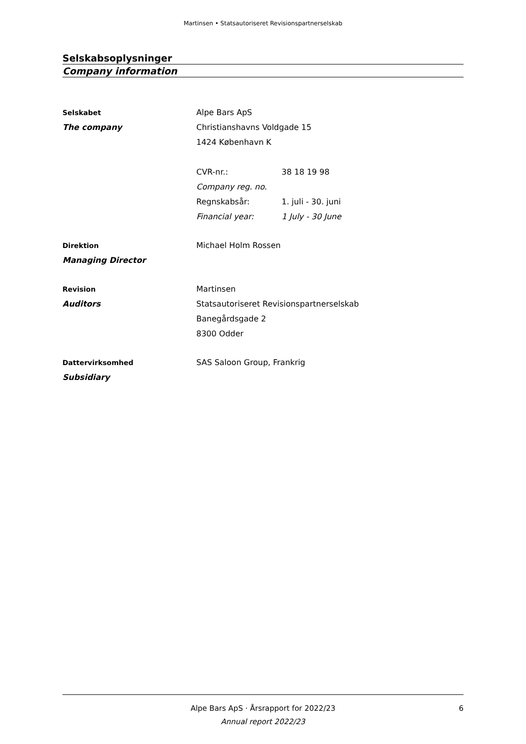Martinsen • Statsautoriseret Revisionspartnerselskab
Selskabsoplysninger
Company information
Selskabet
The company
Alpe Bars ApS
Christianshavns Voldgade 15
1424 København K
CVR-nr.: 38 18 19 98 Company reg. no. Regnskabsår: 1. juli - 30. juni Financial year: 1 July - 30 June
Direktion
Managing Director
Michael Holm Rossen
Revision
Auditors
Martinsen
Statsautoriseret Revisionspartnerselskab
Banegårdsgade 2
8300 Odder
Dattervirksomhed
Subsidiary
SAS Saloon Group, Frankrig
Alpe Bars ApS · Årsrapport for 2022/23
Annual report 2022/23
6